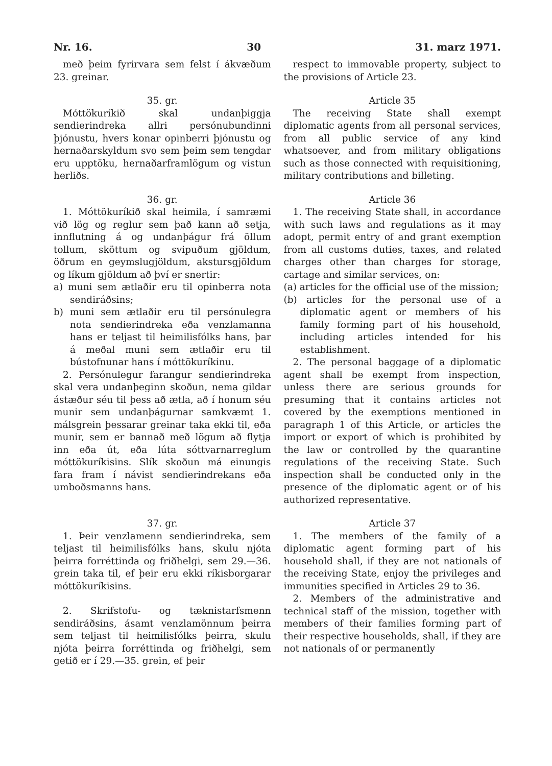Nr. 16. 30 31. marz 1971.
með þeim fyrirvara sem felst í ákvæðum 23. greinar.
respect to immovable property, subject to the provisions of Article 23.
35. gr.
Móttökuríkið skal undanþiggja sendierindreka allri persónubundinni þjónustu, hvers konar opinberri þjónustu og hernaðarskyldum svo sem þeim sem tengdar eru upptöku, hernaðarframlögum og vistun herliðs.
Article 35
The receiving State shall exempt diplomatic agents from all personal services, from all public service of any kind whatsoever, and from military obligations such as those connected with requisitioning, military contributions and billeting.
36. gr.
1. Móttökuríkið skal heimila, í samræmi við lög og reglur sem það kann að setja, innflutning á og undanþágur frá öllum tollum, sköttum og svipuðum gjöldum, öðrum en geymslugjöldum, akstursgjöldum og líkum gjöldum að því er snertir:
a) muni sem ætlaðir eru til opinberra nota sendiráðsins;
b) muni sem ætlaðir eru til persónulegra nota sendierindreka eða venzlamanna hans er teljast til heimilisfólks hans, þar á meðal muni sem ætlaðir eru til bústofnunar hans í móttökuríkinu.
2. Persónulegur farangur sendierindreka skal vera undanþeginn skoðun, nema gildar ástæður séu til þess að ætla, að í honum séu munir sem undanþágurnar samkvæmt 1. málsgrein þessarar greinar taka ekki til, eða munir, sem er bannað með lögum að flytja inn eða út, eða lúta sóttvarnarreglum móttökuríkisins. Slík skoðun má einungis fara fram í návist sendierindrekans eða umboðsmanns hans.
Article 36
1. The receiving State shall, in accordance with such laws and regulations as it may adopt, permit entry of and grant exemption from all customs duties, taxes, and related charges other than charges for storage, cartage and similar services, on:
(a) articles for the official use of the mission;
(b) articles for the personal use of a diplomatic agent or members of his family forming part of his household, including articles intended for his establishment.
2. The personal baggage of a diplomatic agent shall be exempt from inspection, unless there are serious grounds for presuming that it contains articles not covered by the exemptions mentioned in paragraph 1 of this Article, or articles the import or export of which is prohibited by the law or controlled by the quarantine regulations of the receiving State. Such inspection shall be conducted only in the presence of the diplomatic agent or of his authorized representative.
37. gr.
1. Þeir venzlamenn sendierindreka, sem teljast til heimilisfólks hans, skulu njóta þeirra forréttinda og friðhelgi, sem 29.—36. grein taka til, ef þeir eru ekki ríkisborgarar móttökuríkisins.
2. Skrifstofu- og tæknistarfsmenn sendiráðsins, ásamt venzlamönnum þeirra sem teljast til heimilisfólks þeirra, skulu njóta þeirra forréttinda og friðhelgi, sem getið er í 29.—35. grein, ef þeir
Article 37
1. The members of the family of a diplomatic agent forming part of his household shall, if they are not nationals of the receiving State, enjoy the privileges and immunities specified in Articles 29 to 36.
2. Members of the administrative and technical staff of the mission, together with members of their families forming part of their respective households, shall, if they are not nationals of or permanently